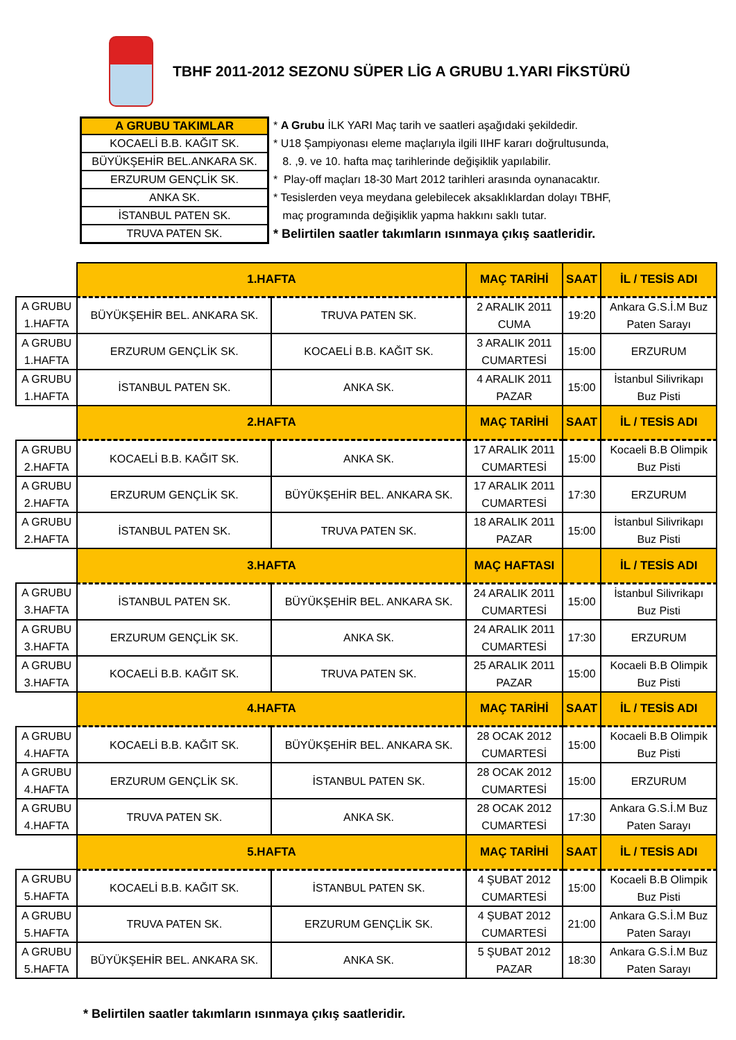TBHF 2011-2012 SEZONU SÜPER LİG A GRUBU 1.YARI FİKSTÜRÜ
| A GRUBU TAKIMLAR |
| --- |
| KOCAELİ B.B. KAĞIT SK. |
| BÜYÜKŞEHİR BEL.ANKARA SK. |
| ERZURUM GENÇLİK SK. |
| ANKA SK. |
| İSTANBUL PATEN SK. |
| TRUVA PATEN SK. |
* A Grubu İLK YARI Maç tarih ve saatleri aşağıdaki şekildedir.
* U18 Şampiyonası eleme maçlarıyla ilgili IIHF kararı doğrultusunda,
8. ,9. ve 10. hafta maç tarihlerinde değişiklik yapılabilir.
* Play-off maçları 18-30 Mart 2012 tarihleri arasında oynanacaktır.
* Tesislerden veya meydana gelebilecek aksaklıklardan dolayı TBHF,
maç programında değişiklik yapma hakkını saklı tutar.
* Belirtilen saatler takımların ısınmaya çıkış saatleridir.
| | 1.HAFTA | | MAÇ TARİHİ | SAAT | İL / TESİS ADI |
| A GRUBU 1.HAFTA | BÜYÜKŞEHİR BEL. ANKARA SK. | TRUVA PATEN SK. | 2 ARALIK 2011 CUMA | 19:20 | Ankara G.S.İ.M Buz Paten Sarayı |
| A GRUBU 1.HAFTA | ERZURUM GENÇLİK SK. | KOCAELİ B.B. KAĞIT SK. | 3 ARALIK 2011 CUMARTESİ | 15:00 | ERZURUM |
| A GRUBU 1.HAFTA | İSTANBUL PATEN SK. | ANKA SK. | 4 ARALIK 2011 PAZAR | 15:00 | İstanbul Silivrikapı Buz Pisti |
| | 2.HAFTA | | MAÇ TARİHİ | SAAT | İL / TESİS ADI |
| A GRUBU 2.HAFTA | KOCAELİ B.B. KAĞIT SK. | ANKA SK. | 17 ARALIK 2011 CUMARTESİ | 15:00 | Kocaeli B.B Olimpik Buz Pisti |
| A GRUBU 2.HAFTA | ERZURUM GENÇLİK SK. | BÜYÜKŞEHİR BEL. ANKARA SK. | 17 ARALIK 2011 CUMARTESİ | 17:30 | ERZURUM |
| A GRUBU 2.HAFTA | İSTANBUL PATEN SK. | TRUVA PATEN SK. | 18 ARALIK 2011 PAZAR | 15:00 | İstanbul Silivrikapı Buz Pisti |
| | 3.HAFTA | | MAÇ HAFTASI | | İL / TESİS ADI |
| A GRUBU 3.HAFTA | İSTANBUL PATEN SK. | BÜYÜKŞEHİR BEL. ANKARA SK. | 24 ARALIK 2011 CUMARTESİ | 15:00 | İstanbul Silivrikapı Buz Pisti |
| A GRUBU 3.HAFTA | ERZURUM GENÇLİK SK. | ANKA SK. | 24 ARALIK 2011 CUMARTESİ | 17:30 | ERZURUM |
| A GRUBU 3.HAFTA | KOCAELİ B.B. KAĞIT SK. | TRUVA PATEN SK. | 25 ARALIK 2011 PAZAR | 15:00 | Kocaeli B.B Olimpik Buz Pisti |
| | 4.HAFTA | | MAÇ TARİHİ | SAAT | İL / TESİS ADI |
| A GRUBU 4.HAFTA | KOCAELİ B.B. KAĞIT SK. | BÜYÜKŞEHİR BEL. ANKARA SK. | 28 OCAK 2012 CUMARTESİ | 15:00 | Kocaeli B.B Olimpik Buz Pisti |
| A GRUBU 4.HAFTA | ERZURUM GENÇLİK SK. | İSTANBUL PATEN SK. | 28 OCAK 2012 CUMARTESİ | 15:00 | ERZURUM |
| A GRUBU 4.HAFTA | TRUVA PATEN SK. | ANKA SK. | 28 OCAK 2012 CUMARTESİ | 17:30 | Ankara G.S.İ.M Buz Paten Sarayı |
| | 5.HAFTA | | MAÇ TARİHİ | SAAT | İL / TESİS ADI |
| A GRUBU 5.HAFTA | KOCAELİ B.B. KAĞIT SK. | İSTANBUL PATEN SK. | 4 ŞUBAT 2012 CUMARTESİ | 15:00 | Kocaeli B.B Olimpik Buz Pisti |
| A GRUBU 5.HAFTA | TRUVA PATEN SK. | ERZURUM GENÇLİK SK. | 4 ŞUBAT 2012 CUMARTESİ | 21:00 | Ankara G.S.İ.M Buz Paten Sarayı |
| A GRUBU 5.HAFTA | BÜYÜKŞEHİR BEL. ANKARA SK. | ANKA SK. | 5 ŞUBAT 2012 PAZAR | 18:30 | Ankara G.S.İ.M Buz Paten Sarayı |
* Belirtilen saatler takımların ısınmaya çıkış saatleridir.